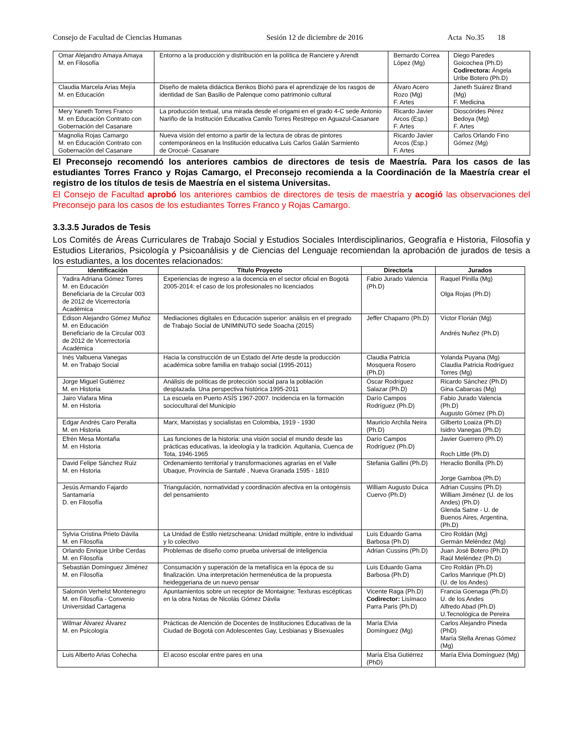Consejo de Facultad de Ciencias Humanas Sesión 12 de diciembre de 2016 Acta No.35 18
| Omar Alejandro Amaya Amaya M. en Filosofía | Entorno a la producción y distribución en la política de Ranciere y Arendt | Bernardo Correa López (Mg) | Diego Paredes Goicochea (Ph.D) Codirectora: Ángela Uribe Botero (Ph.D) |
| Claudia Marcela Arias Mejía M. en Educación | Diseño de maleta didáctica Benkos Biohó para el aprendizaje de los rasgos de identidad de San Basilio de Palenque como patrimonio cultural | Álvaro Acero Rozo (Mg) F. Artes | Janeth Suárez Brand (Mg) F. Medicina |
| Mery Yaneth Torres Franco M. en Educación Contrato con Gobernación del Casanare | La producción textual, una mirada desde el origami en el grado 4-C sede Antonio Nariño de la Institución Educativa Camilo Torres Restrepo en Aguazul-Casanare | Ricardo Javier Arcos (Esp.) F. Artes | Dioscórides Pérez Bedoya (Mg) F. Artes |
| Magnolia Rojas Camargo M. en Educación Contrato con Gobernación del Casanare | Nueva visión del entorno a partir de la lectura de obras de pintores contemporáneos en la Institución educativa Luis Carlos Galán Sarmiento de Orocué- Casanare | Ricardo Javier Arcos (Esp.) F. Artes | Carlos Orlando Fino Gómez (Mg) |
El Preconsejo recomendó los anteriores cambios de directores de tesis de Maestría. Para los casos de las estudiantes Torres Franco y Rojas Camargo, el Preconsejo recomienda a la Coordinación de la Maestría crear el registro de los títulos de tesis de Maestría en el sistema Universitas.
El Consejo de Facultad aprobó los anteriores cambios de directores de tesis de maestría y acogió las observaciones del Preconsejo para los casos de los estudiantes Torres Franco y Rojas Camargo.
3.3.3.5 Jurados de Tesis
Los Comités de Áreas Curriculares de Trabajo Social y Estudios Sociales Interdisciplinarios, Geografía e Historia, Filosofía y Estudios Literarios, Psicología y Psicoanálisis y de Ciencias del Lenguaje recomiendan la aprobación de jurados de tesis a los estudiantes, a los docentes relacionados:
| Identificación | Título Proyecto | Director/a | Jurados |
| --- | --- | --- | --- |
| Yadira Adriana Gómez Torres M. en Educación Beneficiaria de la Circular 003 de 2012 de Vicerrectoría Académica | Experiencias de ingreso a la docencia en el sector oficial en Bogotá 2005-2014: el caso de los profesionales no licenciados | Fabio Jurado Valencia (Ph.D) | Raquel Pinilla (Mg) Olga Rojas (Ph.D) |
| Edison Alejandro Gómez Muñoz M. en Educación Beneficiario de la Circular 003 de 2012 de Vicerrectoría Académica | Mediaciones digitales en Educación superior: análisis en el pregrado de Trabajo Social de UNIMINUTO sede Soacha (2015) | Jeffer Chaparro (Ph.D) | Víctor Florián (Mg) Andrés Nuñez (Ph.D) |
| Inés Valbuena Vanegas M. en Trabajo Social | Hacia la construcción de un Estado del Arte desde la producción académica sobre familia en trabajo social (1995-2011) | Claudia Patricia Mosquera Rosero (Ph.D) | Yolanda Puyana (Mg) Claudia Patricia Rodríguez Torres (Mg) |
| Jorge Miguel Gutiérrez M. en Historia | Análisis de políticas de protección social para la población desplazada. Una perspectiva histórica 1995-2011 | Óscar Rodríguez Salazar (Ph.D) | Ricardo Sánchez (Ph.D) Gina Cabarcas (Mg) |
| Jairo Viafara Mina M. en Historia | La escuela en Puerto ASÍS 1967-2007. Incidencia en la formación sociocultural del Municipio | Darío Campos Rodríguez (Ph.D) | Fabio Jurado Valencia (Ph.D) Augusto Gómez (Ph.D) |
| Edgar Andrés Caro Peralta M. en Historia | Marx, Marxistas y socialistas en Colombia, 1919 - 1930 | Mauricio Archila Neira (Ph.D) | Gilberto Loaiza (Ph.D) Isidro Vanegas (Ph.D) |
| Efrén Mesa Montaña M. en Historia | Las funciones de la historia: una visión social el mundo desde las prácticas educativas, la ideología y la tradición. Aquitania, Cuenca de Tota, 1946-1965 | Darío Campos Rodríguez (Ph.D) | Javier Guerrero (Ph.D) Roch Little (Ph.D) |
| David Felipe Sánchez Ruiz M. en Historia | Ordenamiento territorial y transformaciones agrarias en el Valle Ubaque, Provincia de Santafé , Nueva Granada 1595 - 1810 | Stefania Gallini (Ph.D) | Heraclio Bonilla (Ph.D) Jorge Gamboa (Ph.D) |
| Jesús Armando Fajardo Santamaría D. en Filosofía | Triangulación, normatividad y coordinación afectiva en la ontogénsis del pensamiento | William Augusto Duica Cuervo (Ph.D) | Adrian Cussins (Ph.D) William Jiménez (U. de los Andes) (Ph.D) Glenda Satne - U. de Buenos Aires, Argentina, (Ph.D) |
| Sylvia Cristina Prieto Dávila M. en Filosofía | La Unidad de Estilo nietzscheana: Unidad múltiple, entre lo individual y lo colectivo | Luis Eduardo Gama Barbosa (Ph.D) | Ciro Roldán (Mg) Germán Meléndez (Mg) |
| Orlando Enrique Uribe Cerdas M. en Filosofía | Problemas de diseño como prueba universal de inteligencia | Adrian Cussins (Ph.D) | Juan José Botero (Ph.D) Raúl Meléndez (Ph.D) |
| Sebastián Domínguez Jiménez M. en Filosofía | Consumación y superación de la metafísica en la época de su finalización. Una interpretación hermenéutica de la propuesta heideggeriana de un nuevo pensar | Luis Eduardo Gama Barbosa (Ph.D) | Ciro Roldán (Ph.D) Carlos Manrique (Ph.D) (U. de los Andes) |
| Salomón Verhelst Montenegro M. en Filosofía - Convenio Universidad Cartagena | Apuntamientos sobre un receptor de Montaigne: Texturas escépticas en la obra Notas de Nicolás Gómez Dávila | Vicente Raga (Ph.D) Codirector: Lisímaco Parra Paris (Ph.D) | Francia Goenaga (Ph.D) U. de los Andes Alfredo Abad (Ph.D) U.Tecnológica de Pereira |
| Wilmar Álvarez Álvarez M. en Psicología | Prácticas de Atención de Docentes de Instituciones Educativas de la Ciudad de Bogotá con Adolescentes Gay, Lesbianas y Bisexuales | María Elvia Domínguez (Mg) | Carlos Alejandro Pineda (PhD) María Stella Arenas Gómez (Mg) |
| Luis Alberto Arias Cohecha | El acoso escolar entre pares en una | María Elsa Gutiérrez (PhD) | María Elvia Domínguez (Mg) |